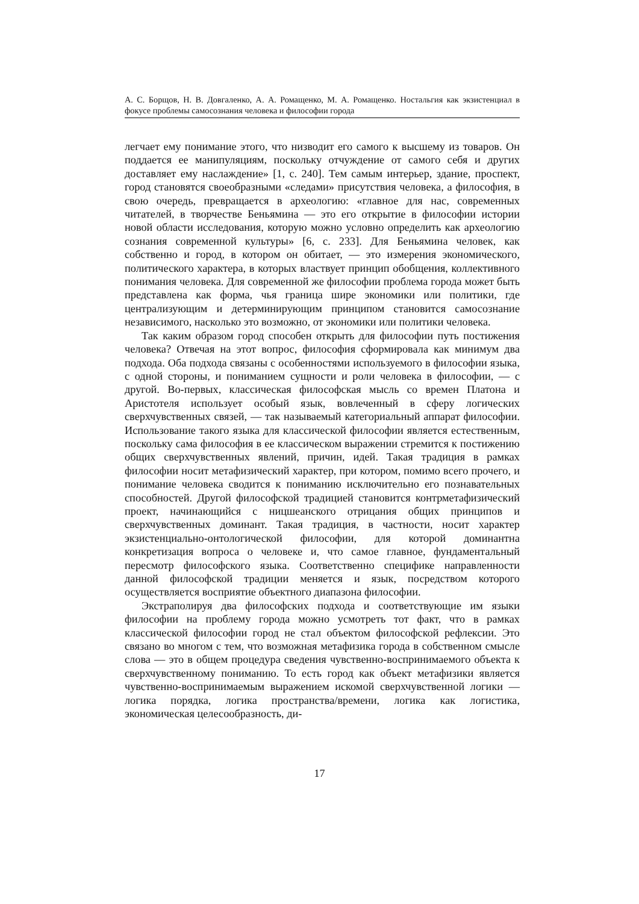А. С. Борщов, Н. В. Довгаленко, А. А. Ромащенко, М. А. Ромащенко. Ностальгия как экзистенциал в фокусе проблемы самосознания человека и философии города
легчает ему понимание этого, что низводит его самого к высшему из товаров. Он поддается ее манипуляциям, поскольку отчуждение от самого себя и других доставляет ему наслаждение» [1, с. 240]. Тем самым интерьер, здание, проспект, город становятся своеобразными «следами» присутствия человека, а философия, в свою очередь, превращается в археологию: «главное для нас, современных читателей, в творчестве Беньямина — это его открытие в философии истории новой области исследования, которую можно условно определить как археологию сознания современной культуры» [6, с. 233]. Для Беньямина человек, как собственно и город, в котором он обитает, — это измерения экономического, политического характера, в которых властвует принцип обобщения, коллективного понимания человека. Для современной же философии проблема города может быть представлена как форма, чья граница шире экономики или политики, где централизующим и детерминирующим принципом становится самосознание независимого, насколько это возможно, от экономики или политики человека.
Так каким образом город способен открыть для философии путь постижения человека? Отвечая на этот вопрос, философия сформировала как минимум два подхода. Оба подхода связаны с особенностями используемого в философии языка, с одной стороны, и пониманием сущности и роли человека в философии, — с другой. Во-первых, классическая философская мысль со времен Платона и Аристотеля использует особый язык, вовлеченный в сферу логических сверхчувственных связей, — так называемый категориальный аппарат философии. Использование такого языка для классической философии является естественным, поскольку сама философия в ее классическом выражении стремится к постижению общих сверхчувственных явлений, причин, идей. Такая традиция в рамках философии носит метафизический характер, при котором, помимо всего прочего, и понимание человека сводится к пониманию исключительно его познавательных способностей. Другой философской традицией становится контрметафизический проект, начинающийся с ницшеанского отрицания общих принципов и сверхчувственных доминант. Такая традиция, в частности, носит характер экзистенциально-онтологической философии, для которой доминантна конкретизация вопроса о человеке и, что самое главное, фундаментальный пересмотр философского языка. Соответственно специфике направленности данной философской традиции меняется и язык, посредством которого осуществляется восприятие объектного диапазона философии.
Экстраполируя два философских подхода и соответствующие им языки философии на проблему города можно усмотреть тот факт, что в рамках классической философии город не стал объектом философской рефлексии. Это связано во многом с тем, что возможная метафизика города в собственном смысле слова — это в общем процедура сведения чувственно-воспринимаемого объекта к сверхчувственному пониманию. То есть город как объект метафизики является чувственно-воспринимаемым выражением искомой сверхчувственной логики — логика порядка, логика пространства/времени, логика как логистика, экономическая целесообразность, ди-
17